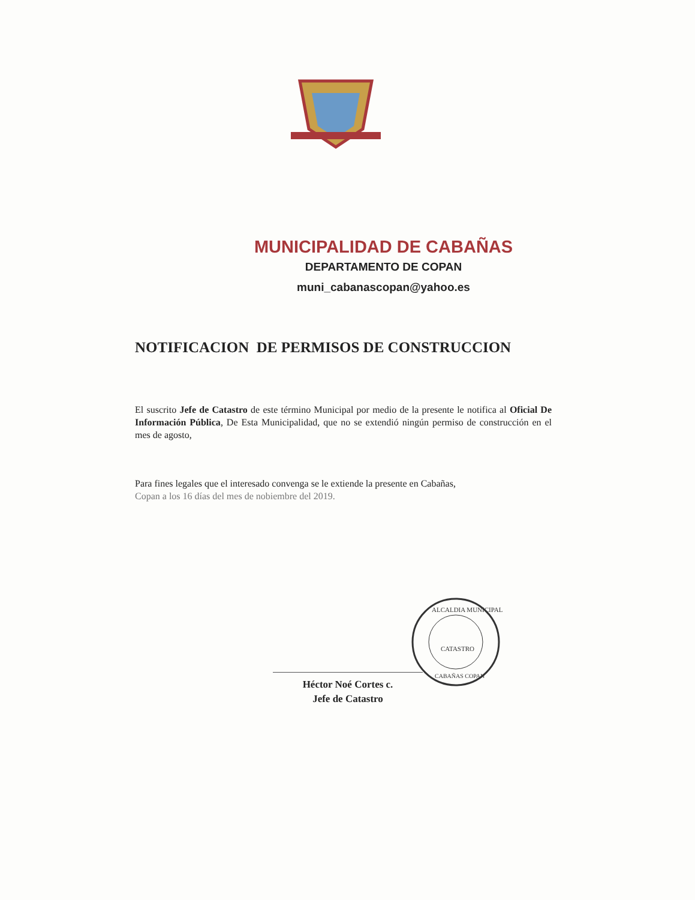MUNICIPALIDAD DE CABAÑAS
DEPARTAMENTO DE COPAN
muni_cabanascopan@yahoo.es
NOTIFICACION DE PERMISOS DE CONSTRUCCION
El suscrito Jefe de Catastro de este término Municipal por medio de la presente le notifica al Oficial De Información Pública, De Esta Municipalidad, que no se extendió ningún permiso de construcción en el mes de agosto,
Para fines legales que el interesado convenga se le extiende la presente en Cabañas,
Copan a los 16 días del mes de nobiembre del 2019.
ALCALDIA MUNICIPAL
CATASTRO
CABAÑAS COPAN
Héctor Noé Cortes c.
Jefe de Catastro